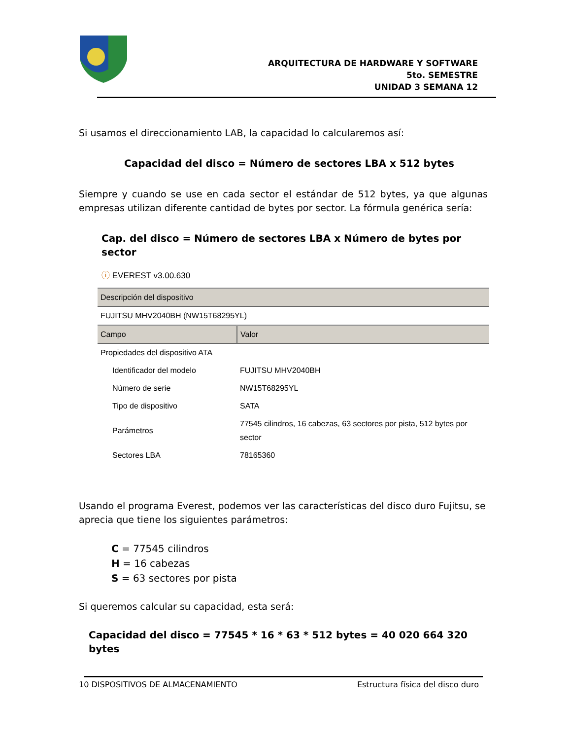ARQUITECTURA DE HARDWARE Y SOFTWARE
5to. SEMESTRE
UNIDAD 3 SEMANA 12
Si usamos el direccionamiento LAB, la capacidad lo calcularemos así:
Capacidad del disco = Número de sectores LBA x 512 bytes
Siempre y cuando se use en cada sector el estándar de 512 bytes, ya que algunas empresas utilizan diferente cantidad de bytes por sector. La fórmula genérica sería:
Cap. del disco = Número de sectores LBA x Número de bytes por sector
ⓘ EVEREST v3.00.630
| Descripción del dispositivo | |
| --- | --- |
| FUJITSU MHV2040BH (NW15T68295YL) | |
| Campo | Valor |
| Propiedades del dispositivo ATA | |
| Identificador del modelo | FUJITSU MHV2040BH |
| Número de serie | NW15T68295YL |
| Tipo de dispositivo | SATA |
| Parámetros | 77545 cilindros, 16 cabezas, 63 sectores por pista, 512 bytes por sector |
| Sectores LBA | 78165360 |
Usando el programa Everest, podemos ver las características del disco duro Fujitsu, se aprecia que tiene los siguientes parámetros:
C = 77545 cilindros
H = 16 cabezas
S = 63 sectores por pista
Si queremos calcular su capacidad, esta será:
Capacidad del disco = 77545 * 16 * 63 * 512 bytes = 40 020 664 320 bytes
10 DISPOSITIVOS DE ALMACENAMIENTO Estructura física del disco duro